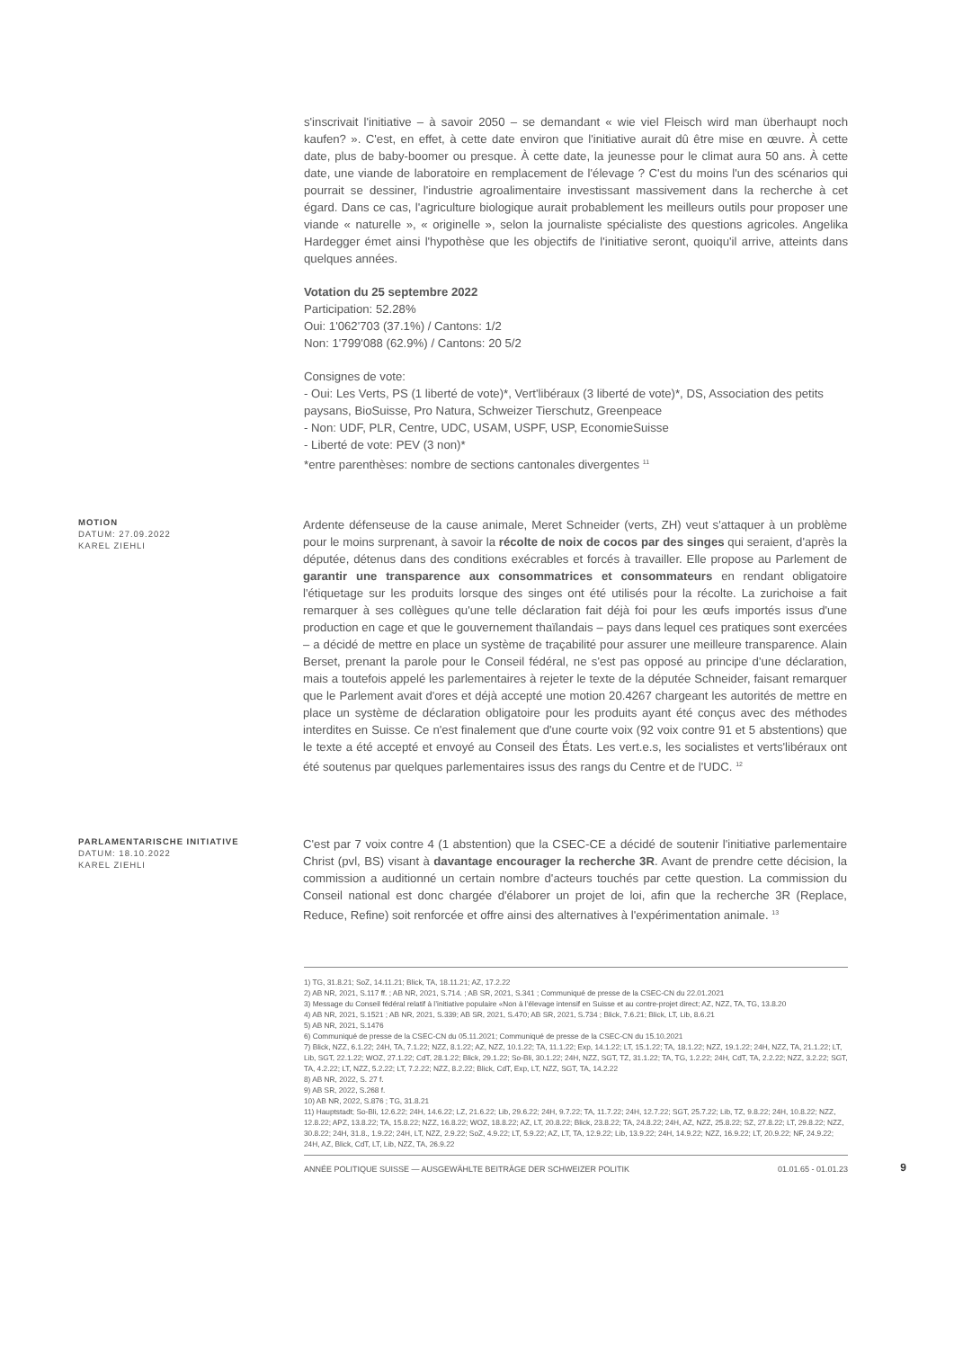s'inscrivait l'initiative – à savoir 2050 – se demandant « wie viel Fleisch wird man überhaupt noch kaufen? ». C'est, en effet, à cette date environ que l'initiative aurait dû être mise en œuvre. À cette date, plus de baby-boomer ou presque. À cette date, la jeunesse pour le climat aura 50 ans. À cette date, une viande de laboratoire en remplacement de l'élevage ? C'est du moins l'un des scénarios qui pourrait se dessiner, l'industrie agroalimentaire investissant massivement dans la recherche à cet égard. Dans ce cas, l'agriculture biologique aurait probablement les meilleurs outils pour proposer une viande « naturelle », « originelle », selon la journaliste spécialiste des questions agricoles. Angelika Hardegger émet ainsi l'hypothèse que les objectifs de l'initiative seront, quoiqu'il arrive, atteints dans quelques années.
Votation du 25 septembre 2022
Participation: 52.28%
Oui: 1'062'703 (37.1%) / Cantons: 1/2
Non: 1'799'088 (62.9%) / Cantons: 20 5/2
Consignes de vote:
- Oui: Les Verts, PS (1 liberté de vote)*, Vert'libéraux (3 liberté de vote)*, DS, Association des petits paysans, BioSuisse, Pro Natura, Schweizer Tierschutz, Greenpeace
- Non: UDF, PLR, Centre, UDC, USAM, USPF, USP, EconomieSuisse
- Liberté de vote: PEV (3 non)*
*entre parenthèses: nombre de sections cantonales divergentes <sup>11</sup>
MOTION
DATUM: 27.09.2022
KAREL ZIEHLI
Ardente défenseuse de la cause animale, Meret Schneider (verts, ZH) veut s'attaquer à un problème pour le moins surprenant, à savoir la récolte de noix de cocos par des singes qui seraient, d'après la députée, détenus dans des conditions exécrables et forcés à travailler. Elle propose au Parlement de garantir une transparence aux consommatrices et consommateurs en rendant obligatoire l'étiquetage sur les produits lorsque des singes ont été utilisés pour la récolte. La zurichoise a fait remarquer à ses collègues qu'une telle déclaration fait déjà foi pour les œufs importés issus d'une production en cage et que le gouvernement thaïlandais – pays dans lequel ces pratiques sont exercées – a décidé de mettre en place un système de traçabilité pour assurer une meilleure transparence. Alain Berset, prenant la parole pour le Conseil fédéral, ne s'est pas opposé au principe d'une déclaration, mais a toutefois appelé les parlementaires à rejeter le texte de la députée Schneider, faisant remarquer que le Parlement avait d'ores et déjà accepté une motion 20.4267 chargeant les autorités de mettre en place un système de déclaration obligatoire pour les produits ayant été conçus avec des méthodes interdites en Suisse. Ce n'est finalement que d'une courte voix (92 voix contre 91 et 5 abstentions) que le texte a été accepté et envoyé au Conseil des États. Les vert.e.s, les socialistes et verts'libéraux ont été soutenus par quelques parlementaires issus des rangs du Centre et de l'UDC. <sup>12</sup>
PARLAMENTARISCHE INITIATIVE
DATUM: 18.10.2022
KAREL ZIEHLI
C'est par 7 voix contre 4 (1 abstention) que la CSEC-CE a décidé de soutenir l'initiative parlementaire Christ (pvl, BS) visant à davantage encourager la recherche 3R. Avant de prendre cette décision, la commission a auditionné un certain nombre d'acteurs touchés par cette question. La commission du Conseil national est donc chargée d'élaborer un projet de loi, afin que la recherche 3R (Replace, Reduce, Refine) soit renforcée et offre ainsi des alternatives à l'expérimentation animale. <sup>13</sup>
1) TG, 31.8.21; SoZ, 14.11.21; Blick, TA, 18.11.21; AZ, 17.2.22
2) AB NR, 2021, S.117 ff. ; AB NR, 2021, S.714. ; AB SR, 2021, S.341 ; Communiqué de presse de la CSEC-CN du 22.01.2021
3) Message du Conseil fédéral relatif à l’initiative populaire «Non à l’élevage intensif en Suisse et au contre-projet direct; AZ, NZZ, TA, TG, 13.8.20
4) AB NR, 2021, S.1521 ; AB NR, 2021, S.339; AB SR, 2021, S.470; AB SR, 2021, S.734 ; Blick, 7.6.21; Blick, LT, Lib, 8.6.21
5) AB NR, 2021, S.1476
6) Communiqué de presse de la CSEC-CN du 05.11.2021; Communiqué de presse de la CSEC-CN du 15.10.2021
7) Blick, NZZ, 6.1.22; 24H, TA, 7.1.22; NZZ, 8.1.22; AZ, NZZ, 10.1.22; TA, 11.1.22; Exp, 14.1.22; LT, 15.1.22; TA, 18.1.22; NZZ, 19.1.22; 24H, NZZ, TA, 21.1.22; LT, Lib, SGT, 22.1.22; WOZ, 27.1.22; CdT, 28.1.22; Blick, 29.1.22; So-Bli, 30.1.22; 24H, NZZ, SGT, TZ, 31.1.22; TA, TG, 1.2.22; 24H, CdT, TA, 2.2.22; NZZ, 3.2.22; SGT, TA, 4.2.22; LT, NZZ, 5.2.22; LT, 7.2.22; NZZ, 8.2.22; Blick, CdT, Exp, LT, NZZ, SGT, TA, 14.2.22
8) AB NR, 2022, S. 27 f.
9) AB SR, 2022, S.268 f.
10) AB NR, 2022, S.876 ; TG, 31.8.21
11) Hauptstadt; So-Bli, 12.6.22; 24H, 14.6.22; LZ, 21.6.22; Lib, 29.6.22; 24H, 9.7.22; TA, 11.7.22; 24H, 12.7.22; SGT, 25.7.22; Lib, TZ, 9.8.22; 24H, 10.8.22; NZZ, 12.8.22; APZ, 13.8.22; TA, 15.8.22; NZZ, 16.8.22; WOZ, 18.8.22; AZ, LT, 20.8.22; Blick, 23.8.22; TA, 24.8.22; 24H, AZ, NZZ, 25.8.22; SZ, 27.8.22; LT, 29.8.22; NZZ, 30.8.22; 24H, 31.8., 1.9.22; 24H, LT, NZZ, 2.9.22; SoZ, 4.9.22; LT, 5.9.22; AZ, LT, TA, 12.9.22; Lib, 13.9.22; 24H, 14.9.22; NZZ, 16.9.22; LT, 20.9.22; NF, 24.9.22; 24H, AZ, Blick, CdT, LT, Lib, NZZ, TA, 26.9.22
ANNÉE POLITIQUE SUISSE — AUSGEWÄHLTE BEITRÄGE DER SCHWEIZER POLITIK 01.01.65 - 01.01.23
9